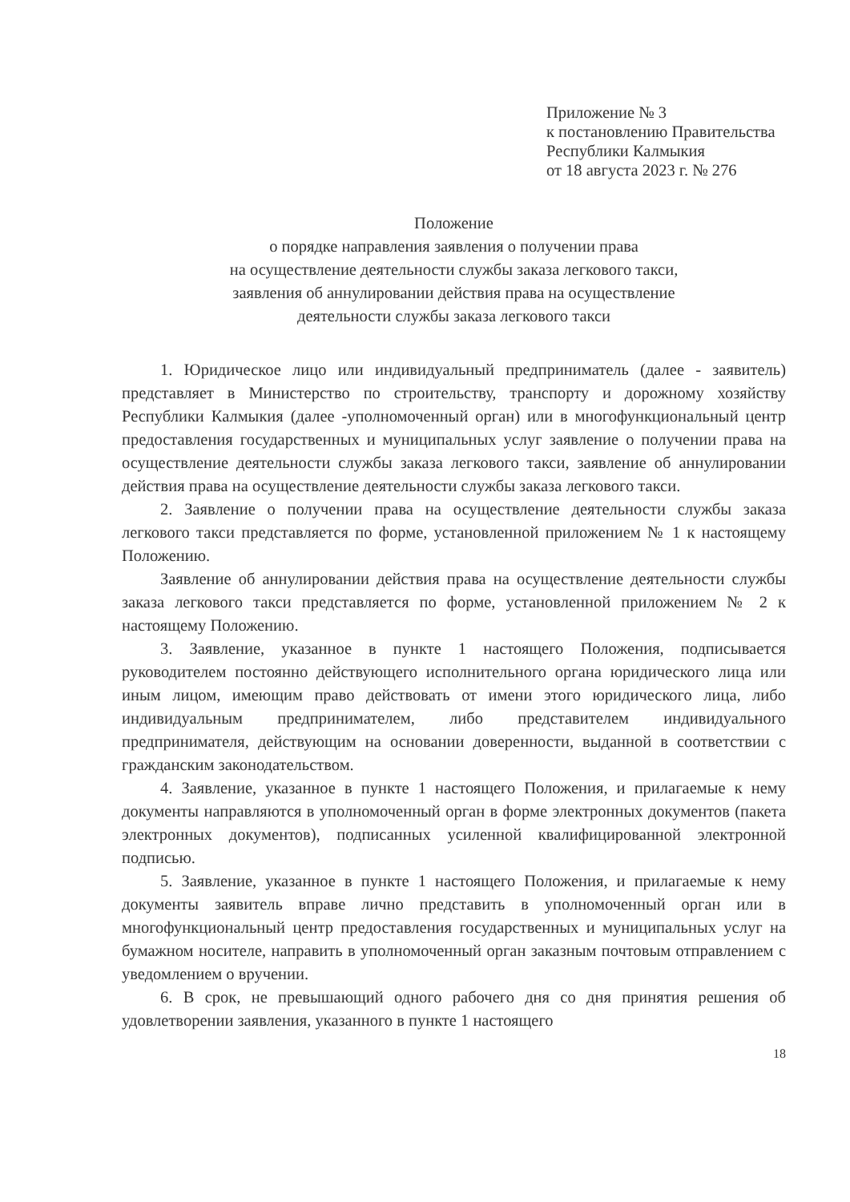Приложение № 3
к постановлению Правительства
Республики Калмыкия
от 18 августа 2023 г. № 276
Положение
о порядке направления заявления о получении права
на осуществление деятельности службы заказа легкового такси,
заявления об аннулировании действия права на осуществление
деятельности службы заказа легкового такси
1. Юридическое лицо или индивидуальный предприниматель (далее - заявитель) представляет в Министерство по строительству, транспорту и дорожному хозяйству Республики Калмыкия (далее -уполномоченный орган) или в многофункциональный центр предоставления государственных и муниципальных услуг заявление о получении права на осуществление деятельности службы заказа легкового такси, заявление об аннулировании действия права на осуществление деятельности службы заказа легкового такси.
2. Заявление о получении права на осуществление деятельности службы заказа легкового такси представляется по форме, установленной приложением № 1 к настоящему Положению.
Заявление об аннулировании действия права на осуществление деятельности службы заказа легкового такси представляется по форме, установленной приложением № 2 к настоящему Положению.
3. Заявление, указанное в пункте 1 настоящего Положения, подписывается руководителем постоянно действующего исполнительного органа юридического лица или иным лицом, имеющим право действовать от имени этого юридического лица, либо индивидуальным предпринимателем, либо представителем индивидуального предпринимателя, действующим на основании доверенности, выданной в соответствии с гражданским законодательством.
4. Заявление, указанное в пункте 1 настоящего Положения, и прилагаемые к нему документы направляются в уполномоченный орган в форме электронных документов (пакета электронных документов), подписанных усиленной квалифицированной электронной подписью.
5. Заявление, указанное в пункте 1 настоящего Положения, и прилагаемые к нему документы заявитель вправе лично представить в уполномоченный орган или в многофункциональный центр предоставления государственных и муниципальных услуг на бумажном носителе, направить в уполномоченный орган заказным почтовым отправлением с уведомлением о вручении.
6. В срок, не превышающий одного рабочего дня со дня принятия решения об удовлетворении заявления, указанного в пункте 1 настоящего
18